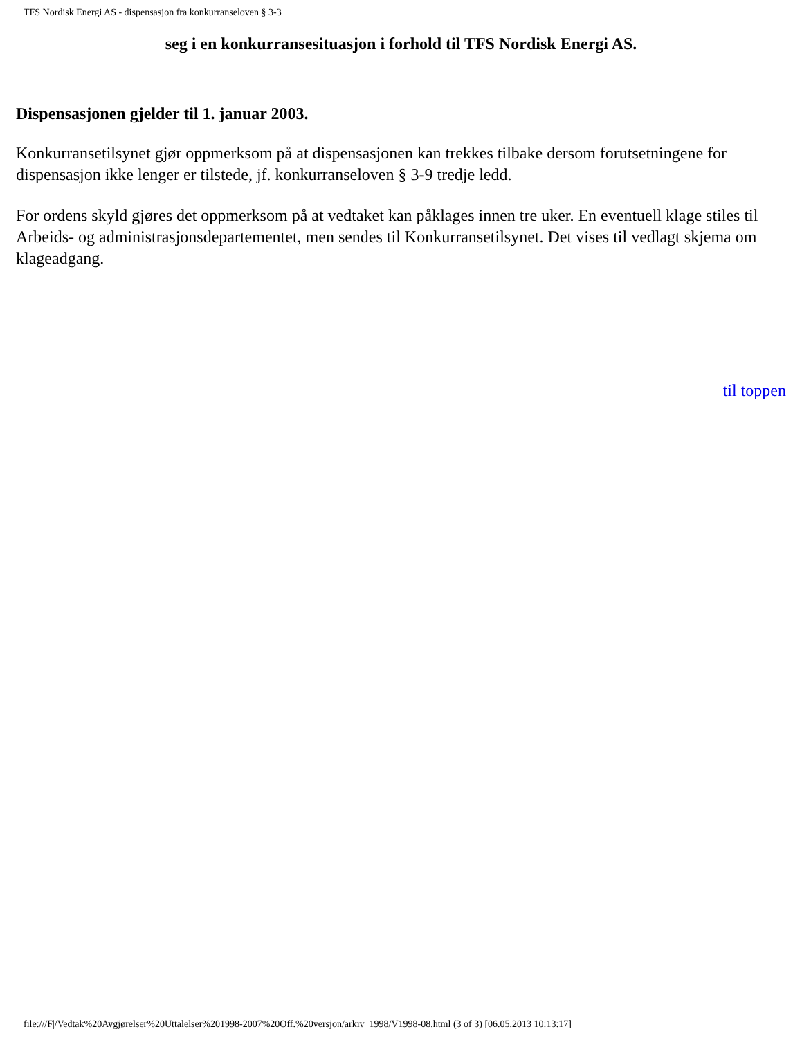TFS Nordisk Energi AS - dispensasjon fra konkurranseloven § 3-3
seg i en konkurransesituasjon i forhold til TFS Nordisk Energi AS.
Dispensasjonen gjelder til 1. januar 2003.
Konkurransetilsynet gjør oppmerksom på at dispensasjonen kan trekkes tilbake dersom forutsetningene for dispensasjon ikke lenger er tilstede, jf. konkurranseloven § 3-9 tredje ledd.
For ordens skyld gjøres det oppmerksom på at vedtaket kan påklages innen tre uker. En eventuell klage stiles til Arbeids- og administrasjonsdepartementet, men sendes til Konkurransetilsynet. Det vises til vedlagt skjema om klageadgang.
til toppen
file:///F|/Vedtak%20Avgjørelser%20Uttalelser%201998-2007%20Off.%20versjon/arkiv_1998/V1998-08.html (3 of 3) [06.05.2013 10:13:17]